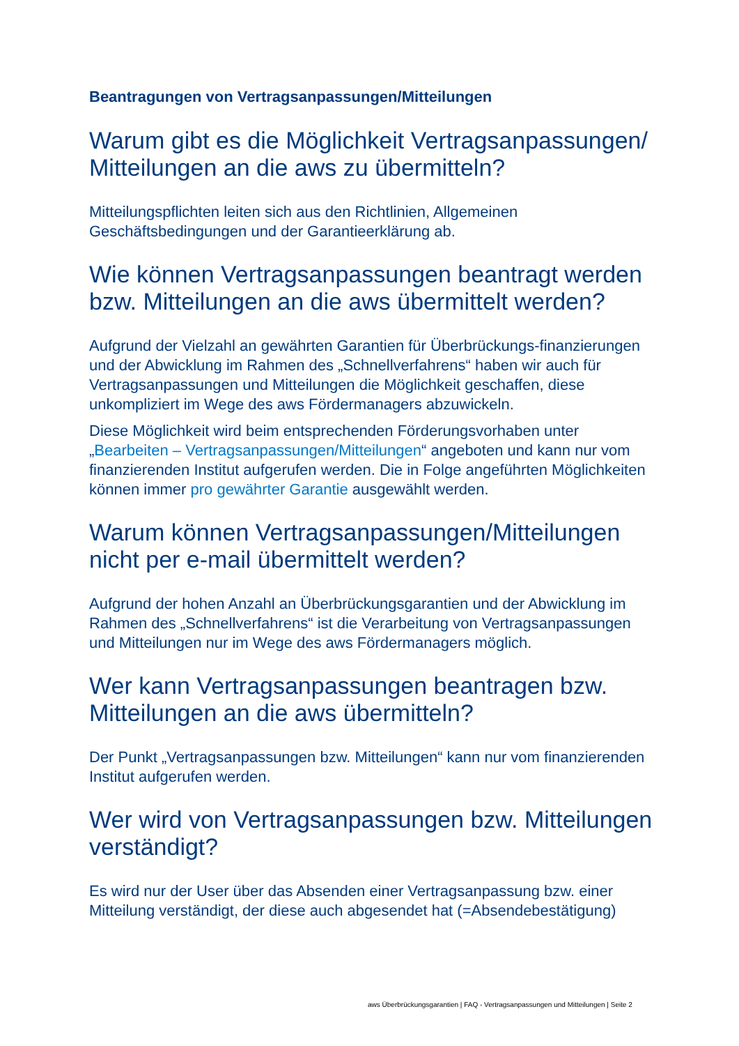Beantragungen von Vertragsanpassungen/Mitteilungen
Warum gibt es die Möglichkeit Vertragsanpassungen/ Mitteilungen an die aws zu übermitteln?
Mitteilungspflichten leiten sich aus den Richtlinien, Allgemeinen Geschäftsbedingungen und der Garantieerklärung ab.
Wie können Vertragsanpassungen beantragt werden bzw. Mitteilungen an die aws übermittelt werden?
Aufgrund der Vielzahl an gewährten Garantien für Überbrückungs-finanzierungen und der Abwicklung im Rahmen des „Schnellverfahrens“ haben wir auch für Vertragsanpassungen und Mitteilungen die Möglichkeit geschaffen, diese unkompliziert im Wege des aws Fördermanagers abzuwickeln.
Diese Möglichkeit wird beim entsprechenden Förderungsvorhaben unter „Bearbeiten – Vertragsanpassungen/Mitteilungen“ angeboten und kann nur vom finanzierenden Institut aufgerufen werden. Die in Folge angeführten Möglichkeiten können immer pro gewährter Garantie ausgewählt werden.
Warum können Vertragsanpassungen/Mitteilungen nicht per e-mail übermittelt werden?
Aufgrund der hohen Anzahl an Überbrückungsgarantien und der Abwicklung im Rahmen des „Schnellverfahrens“ ist die Verarbeitung von Vertragsanpassungen und Mitteilungen nur im Wege des aws Fördermanagers möglich.
Wer kann Vertragsanpassungen beantragen bzw. Mitteilungen an die aws übermitteln?
Der Punkt „Vertragsanpassungen bzw. Mitteilungen“ kann nur vom finanzierenden Institut aufgerufen werden.
Wer wird von Vertragsanpassungen bzw. Mitteilungen verständigt?
Es wird nur der User über das Absenden einer Vertragsanpassung bzw. einer Mitteilung verständigt, der diese auch abgesendet hat (=Absendebestätigung)
aws Überbrückungsgarantien | FAQ - Vertragsanpassungen und Mitteilungen | Seite 2